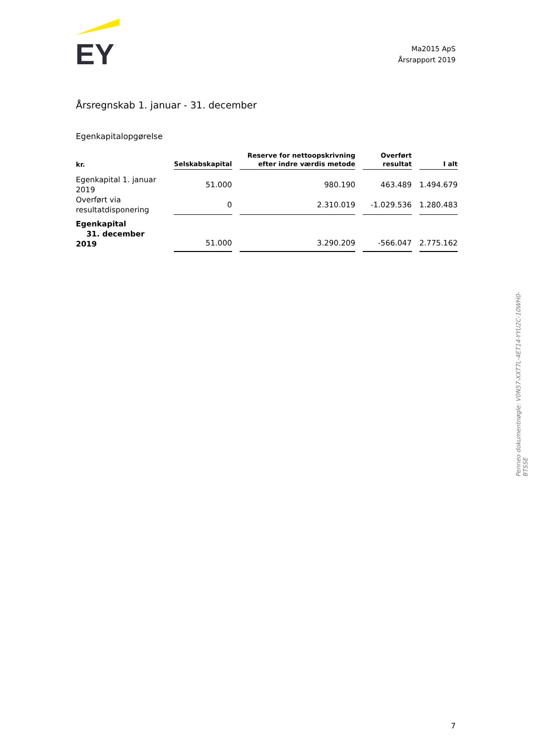EY
Ma2015 ApS
Årsrapport 2019
Årsregnskab 1. januar - 31. december
Egenkapitalopgørelse
| kr. | Selskabskapital | Reserve for nettoopskrivning efter indre værdis metode | Overført resultat | I alt |
| --- | --- | --- | --- | --- |
| Egenkapital 1. januar 2019 | 51.000 | 980.190 | 463.489 | 1.494.679 |
| Overført via resultatdisponering | 0 | 2.310.019 | -1.029.536 | 1.280.483 |
| Egenkapital 31. december 2019 | 51.000 | 3.290.209 | -566.047 | 2.775.162 |
Penneo dokumentnøgle: V0N57-XXT7L-4ET14-YYU2C-10WH0-BTSSE
7